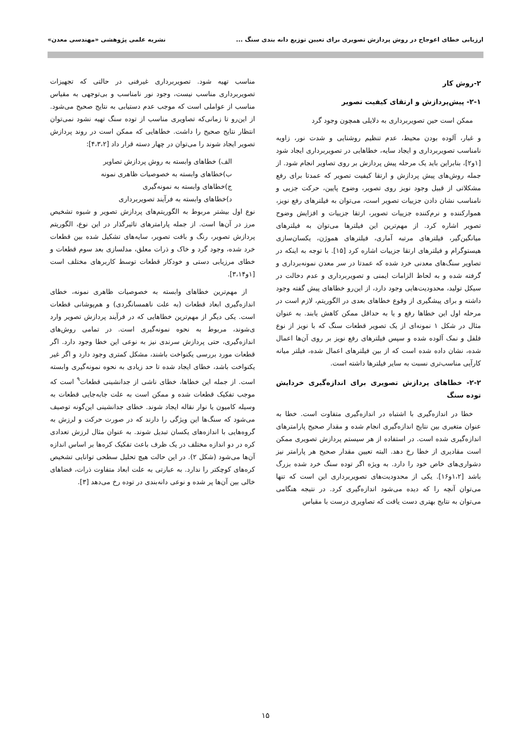ارزیابی خطای اعوجاج در روش پردازش تصویری برای تعیین توزیع دانه بندی سنگ ...
نشریه علمی پژوهشی «مهندسی معدن»
۲-روش کار
۲-۱- پیش‌پردازش و ارتقای کیفیت تصویر
ممکن است حین تصویربرداری به دلایلی همچون وجود گرد
و غبار، آلوده بودن محیط، عدم تنظیم روشنایی و شدت نور، زاویه نامناسب تصویربرداری و ایجاد سایه، خطاهایی در تصویربرداری ایجاد شود [۱و۲]، بنابراین باید یک مرحله پیش پردازش بر روی تصاویر انجام شود. از جمله روش‌های پیش پردازش و ارتقا کیفیت تصویر که عمدتا برای رفع مشکلاتی از قبیل وجود نویز روی تصویر، وضوح پایین، حرکت جزیی و نامناسب نشان دادن جزییات تصویر است، می‌توان به فیلترهای رفع نویز، هموارکننده و نرم‌کننده جزییات تصویر، ارتقا جزییات و افزایش وضوح تصویر اشاره کرد. از مهم‌ترین این فیلترها می‌توان به فیلترهای میانگین‌گیر، فیلترهای مرتبه آماری، فیلترهای هموژن، یکسان‌سازی هیستوگرام و فیلترهای ارتقا جزییات اشاره کرد [۱۵]. با توجه به اینکه در تصاویر سنگ‌های معدنی خرد شده که عمدتا در سر معدن نمونه‌برداری و گرفته شده و به لحاظ الزامات ایمنی و تصویربرداری و عدم دخالت در سیکل تولید، محدودیت‌هایی وجود دارد، از این‌رو خطاهای پیش گفته وجود داشته و برای پیشگیری از وقوع خطاهای بعدی در الگوریتم، لازم است در مرحله اول این خطاها رفع و یا به حداقل ممکن کاهش یابند. به عنوان مثال در شکل ۱ نمونه‌ای از یک تصویر قطعات سنگ که با نویز از نوع فلفل و نمک آلوده شده و سپس فیلترهای رفع نویز بر روی آن‌ها اعمال شده، نشان داده شده است که از بین فیلترهای اعمال شده، فیلتر میانه کارآیی مناسب‌تری نسبت به سایر فیلترها داشته است.
۲-۲- خطاهای پردازش تصویری برای اندازه‌گیری خردایش توده سنگ
خطا در اندازه‌گیری با اشتباه در اندازه‌گیری متفاوت است. خطا به عنوان متغیری بین نتایج اندازه‌گیری انجام شده و مقدار صحیح پارامترهای اندازه‌گیری شده است. در استفاده از هر سیستم پردازش تصویری ممکن است مقادیری از خطا رخ دهد. البته تعیین مقدار صحیح هر پارامتر نیز دشواری‌های خاص خود را دارد. به ویژه اگر توده سنگ خرد شده بزرگ باشد [۱،۲و۱۶]. یکی از محدودیت‌های تصویربرداری این است که تنها می‌توان آنچه را که دیده می‌شود اندازه‌گیری کرد. در نتیجه هنگامی می‌توان به نتایج بهتری دست یافت که تصاویری درست با مقیاس
مناسب تهیه شود. تصویربرداری غیرفنی در حالتی که تجهیزات تصویربرداری مناسب نیست، وجود نور نامناسب و بی‌توجهی به مقیاس مناسب از عواملی است که موجب عدم دستیابی به نتایج صحیح می‌شود. از این‌رو تا زمانی‌که تصاویری مناسب از توده سنگ تهیه نشود نمی‌توان انتظار نتایج صحیح را داشت. خطاهایی که ممکن است در روند پردازش تصویر ایجاد شوند را می‌توان در چهار دسته قرار داد [۴،۳،۲]:
الف) خطاهای وابسته به روش پردازش تصاویر
ب)خطاهای وابسته به خصوصیات ظاهری نمونه
ج)خطاهای وابسته به نمونه‌گیری
د)خطاهای وابسته به فرآیند تصویربرداری
نوع اول بیشتر مربوط به الگوریتم‌های پردازش تصویر و شیوه تشخیص مرز در آن‌ها است. از جمله پارامترهای تاثیرگذار در این نوع، الگوریتم پردازش تصویر، رنگ و بافت تصویر، سایه‌های تشکیل شده بین قطعات خرد شده، وجود گرد و خاک و ذرات معلق، مدلسازی بعد سوم قطعات و خطای مرزیابی دستی و خودکار قطعات توسط کاربرهای مختلف است [۱و۳،۱۴].
از مهم‌ترین خطاهای وابسته به خصوصیات ظاهری نمونه، خطای اندازه‌گیری ابعاد قطعات (به علت ناهمسانگردی) و هم‌پوشانی قطعات است. یکی دیگر از مهم‌ترین خطاهایی که در فرآیند پردازش تصویر وارد ی‌شوند، مربوط به نحوه نمونه‌گیری است. در تمامی روش‌های اندازه‌گیری، حتی پردازش سرندی نیز به نوعی این خطا وجود دارد. اگر قطعات مورد بررسی یکنواخت باشند، مشکل کمتری وجود دارد و اگر غیر یکنواخت باشد، خطای ایجاد شده تا حد زیادی به نحوه نمونه‌گیری وابسته است. از جمله این خطاها، خطای ناشی از جدانشینی قطعات<sup>۹</sup> است که موجب تفکیک قطعات شده و ممکن است به علت جابه‌جایی قطعات به وسیله کامیون یا نوار نقاله ایجاد شوند. خطای جدانشینی این‌گونه توصیف می‌شود که سنگ‌ها این ویژگی را دارند که در صورت حرکت و لرزش به گروه‌هایی با اندازه‌های یکسان تبدیل شوند. به عنوان مثال لرزش تعدادی کره در دو اندازه مختلف در یک ظرف باعث تفکیک کره‌ها بر اساس اندازه آن‌ها می‌شود (شکل ۲). در این حالت هیچ تحلیل سطحی توانایی تشخیص کره‌های کوچکتر را ندارد. به عبارتی به علت ابعاد متفاوت ذرات، فضاهای خالی بین آن‌ها پر شده و نوعی دانه‌بندی در توده رخ می‌دهد [۳].
۱۵